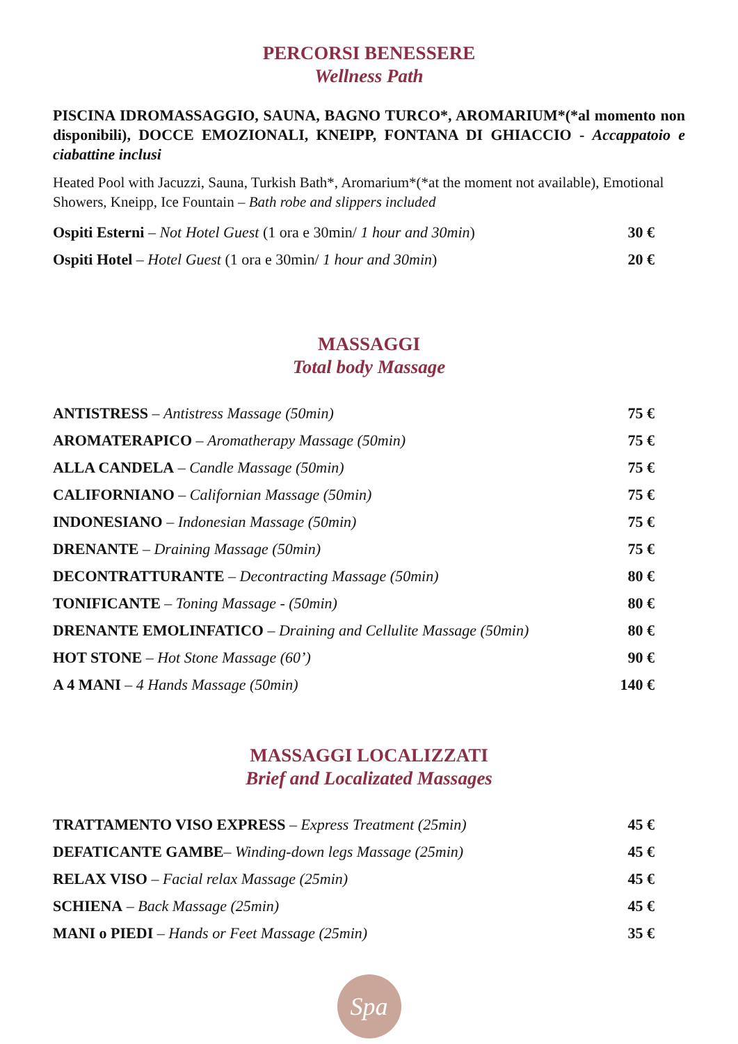PERCORSI BENESSERE
Wellness Path
PISCINA IDROMASSAGGIO, SAUNA, BAGNO TURCO*, AROMARIUM*(*al momento non disponibili), DOCCE EMOZIONALI, KNEIPP, FONTANA DI GHIACCIO - Accappatoio e ciabattine inclusi
Heated Pool with Jacuzzi, Sauna, Turkish Bath*, Aromarium*(*at the moment not available), Emotional Showers, Kneipp, Ice Fountain – Bath robe and slippers included
| Ospiti Esterni – Not Hotel Guest (1 ora e 30min/ 1 hour and 30min ) | 30 € |
| Ospiti Hotel – Hotel Guest (1 ora e 30min/ 1 hour and 30min ) | 20 € |
MASSAGGI
Total body Massage
| ANTISTRESS – Antistress Massage (50min) | 75 € |
| AROMATERAPICO – Aromatherapy Massage (50min) | 75 € |
| ALLA CANDELA – Candle Massage (50min) | 75 € |
| CALIFORNIANO – Californian Massage (50min) | 75 € |
| INDONESIANO – Indonesian Massage (50min) | 75 € |
| DRENANTE – Draining Massage (50min) | 75 € |
| DECONTRATTURANTE – Decontracting Massage (50min) | 80 € |
| TONIFICANTE – Toning Massage - (50min) | 80 € |
| DRENANTE EMOLINFATICO – Draining and Cellulite Massage (50min) | 80 € |
| HOT STONE – Hot Stone Massage (60’) | 90 € |
| A 4 MANI – 4 Hands Massage (50min) | 140 € |
MASSAGGI LOCALIZZATI
Brief and Localizated Massages
| TRATTAMENTO VISO EXPRESS – Express Treatment (25min) | 45 € |
| DEFATICANTE GAMBE – Winding-down legs Massage (25min) | 45 € |
| RELAX VISO – Facial relax Massage (25min) | 45 € |
| SCHIENA – Back Massage (25min) | 45 € |
| MANI o PIEDI – Hands or Feet Massage (25min) | 35 € |
Spa